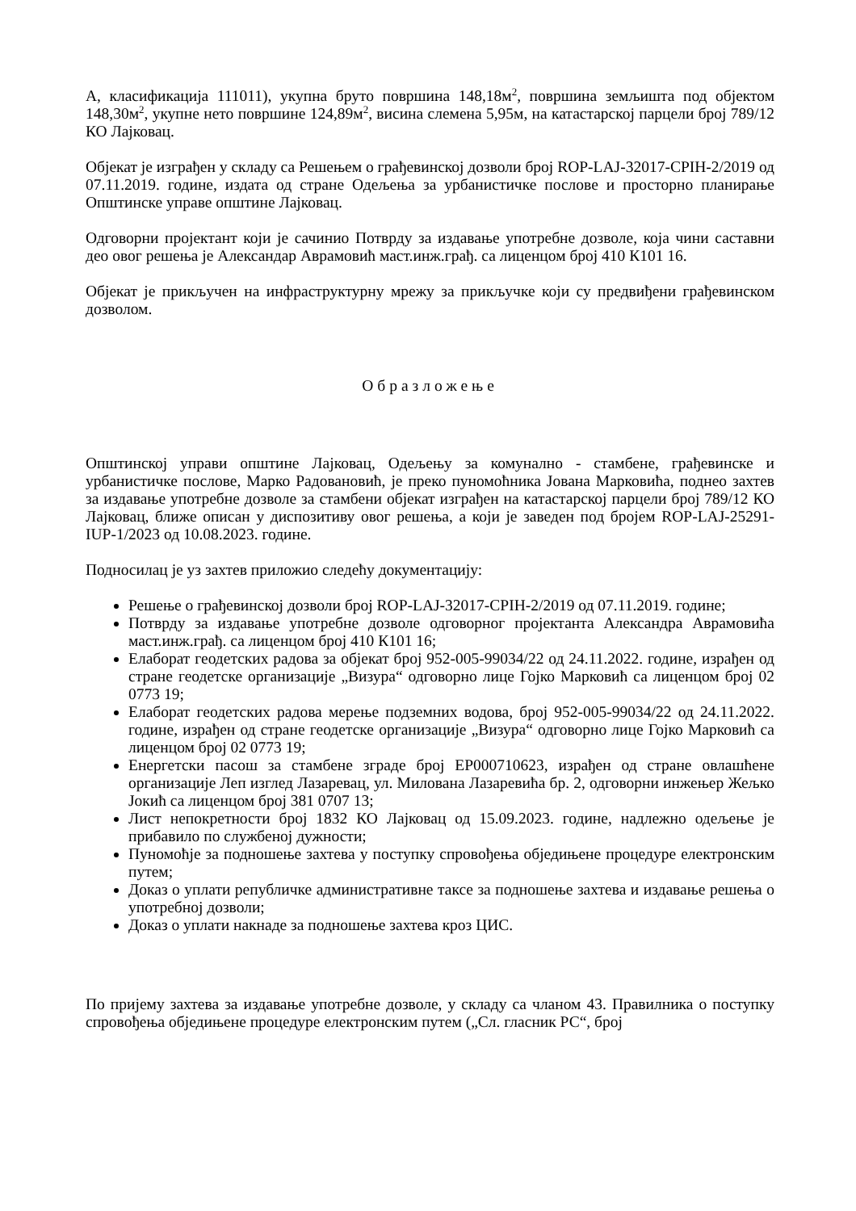А, класификација 111011), укупна бруто површина 148,18м<sup>2</sup>, површина земљишта под објектом 148,30м<sup>2</sup>, укупне нето површине 124,89м<sup>2</sup>, висина слемена 5,95м, на катастарској парцели број 789/12 КО Лајковац.
Објекат је изграђен у складу са Решењем о грађевинској дозволи број ROP-LAJ-32017-CPIH-2/2019 од 07.11.2019. године, издата од стране Одељења за урбанистичке послове и просторно планирање Општинске управе општине Лајковац.
Одговорни пројектант који је сачинио Потврду за издавање употребне дозволе, која чини саставни део овог решења је Александар Аврамовић маст.инж.грађ. са лиценцом број 410 К101 16.
Објекат је прикључен на инфраструктурну мрежу за прикључке који су предвиђени грађевинском дозволом.
Образложење
Општинској управи општине Лајковац, Одељењу за комунално - стамбене, грађевинске и урбанистичке послове, Марко Радовановић, је преко пуномоћника Јована Марковића, поднео захтев за издавање употребне дозволе за стамбени објекат изграђен на катастарској парцели број 789/12 КО Лајковац, ближе описан у диспозитиву овог решења, а који је заведен под бројем ROP-LAJ-25291-IUP-1/2023 од 10.08.2023. године.
Подносилац је уз захтев приложио следећу документацију:
Решење о грађевинској дозволи број ROP-LAJ-32017-CPIH-2/2019 од 07.11.2019. године;
Потврду за издавање употребне дозволе одговорног пројектанта Александра Аврамовића маст.инж.грађ. са лиценцом број 410 К101 16;
Елаборат геодетских радова за објекат број 952-005-99034/22 од 24.11.2022. године, израђен од стране геодетске организације „Визура“ одговорно лице Гојко Марковић са лиценцом број 02 0773 19;
Елаборат геодетских радова мерење подземних водова, број 952-005-99034/22 од 24.11.2022. године, израђен од стране геодетске организације „Визура“ одговорно лице Гојко Марковић са лиценцом број 02 0773 19;
Енергетски пасош за стамбене зграде број ЕР000710623, израђен од стране овлашћене организације Леп изглед Лазаревац, ул. Милована Лазаревића бр. 2, одговорни инжењер Жељко Јокић са лиценцом број 381 0707 13;
Лист непокретности број 1832 КО Лајковац од 15.09.2023. године, надлежно одељење је прибавило по службеној дужности;
Пуномоћје за подношење захтева у поступку спровођења обједињене процедуре електронским путем;
Доказ о уплати републичке административне таксе за подношење захтева и издавање решења о употребној дозволи;
Доказ о уплати накнаде за подношење захтева кроз ЦИС.
По пријему захтева за издавање употребне дозволе, у складу са чланом 43. Правилника о поступку спровођења обједињене процедуре електронским путем („Сл. гласник РС“, број